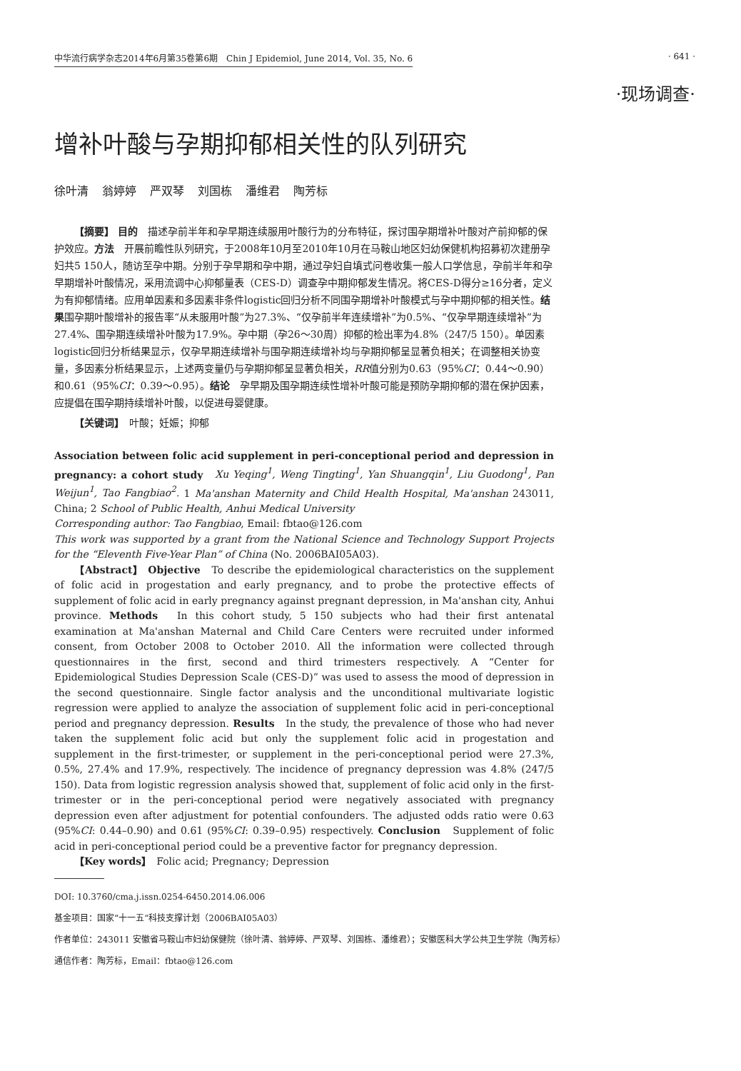中华流行病学杂志2014年6月第35卷第6期　Chin J Epidemiol, June 2014, Vol. 35, No. 6 · 641 ·
·现场调查·
增补叶酸与孕期抑郁相关性的队列研究
徐叶清 翁婷婷 严双琴 刘国栋 潘维君 陶芳标
【摘要】 目的　描述孕前半年和孕早期连续服用叶酸行为的分布特征，探讨围孕期增补叶酸对产前抑郁的保护效应。方法　开展前瞻性队列研究，于2008年10月至2010年10月在马鞍山地区妇幼保健机构招募初次建册孕妇共5 150人，随访至孕中期。分别于孕早期和孕中期，通过孕妇自填式问卷收集一般人口学信息，孕前半年和孕早期增补叶酸情况，采用流调中心抑郁量表（CES-D）调查孕中期抑郁发生情况。将CES-D得分≥16分者，定义为有抑郁情绪。应用单因素和多因素非条件logistic回归分析不同围孕期增补叶酸模式与孕中期抑郁的相关性。结果围孕期叶酸增补的报告率“从未服用叶酸”为27.3%、“仅孕前半年连续增补”为0.5%、“仅孕早期连续增补”为27.4%、围孕期连续增补叶酸为17.9%。孕中期（孕26～30周）抑郁的检出率为4.8%（247/5 150）。单因素logistic回归分析结果显示，仅孕早期连续增补与围孕期连续增补均与孕期抑郁呈显著负相关；在调整相关协变量，多因素分析结果显示，上述两变量仍与孕期抑郁呈显著负相关，RR值分别为0.63（95%CI：0.44～0.90）和0.61（95%CI：0.39～0.95）。结论　孕早期及围孕期连续性增补叶酸可能是预防孕期抑郁的潜在保护因素，应提倡在围孕期持续增补叶酸，以促进母婴健康。
【关键词】　叶酸；妊娠；抑郁
Association between folic acid supplement in peri-conceptional period and depression in pregnancy: a cohort study　Xu Yeqing<sup>1</sup>, Weng Tingting<sup>1</sup>, Yan Shuangqin<sup>1</sup>, Liu Guodong<sup>1</sup>, Pan Weijun<sup>1</sup>, Tao Fangbiao<sup>2</sup>. 1 Ma'anshan Maternity and Child Health Hospital, Ma'anshan 243011, China; 2 School of Public Health, Anhui Medical University
Corresponding author: Tao Fangbiao, Email: fbtao@126.com
This work was supported by a grant from the National Science and Technology Support Projects for the “Eleventh Five-Year Plan” of China (No. 2006BAI05A03).
【Abstract】 Objective　To describe the epidemiological characteristics on the supplement of folic acid in progestation and early pregnancy, and to probe the protective effects of supplement of folic acid in early pregnancy against pregnant depression, in Ma'anshan city, Anhui province. Methods　In this cohort study, 5 150 subjects who had their first antenatal examination at Ma'anshan Maternal and Child Care Centers were recruited under informed consent, from October 2008 to October 2010. All the information were collected through questionnaires in the first, second and third trimesters respectively. A “Center for Epidemiological Studies Depression Scale (CES-D)” was used to assess the mood of depression in the second questionnaire. Single factor analysis and the unconditional multivariate logistic regression were applied to analyze the association of supplement folic acid in peri-conceptional period and pregnancy depression. Results　In the study, the prevalence of those who had never taken the supplement folic acid but only the supplement folic acid in progestation and supplement in the first-trimester, or supplement in the peri-conceptional period were 27.3%, 0.5%, 27.4% and 17.9%, respectively. The incidence of pregnancy depression was 4.8% (247/5 150). Data from logistic regression analysis showed that, supplement of folic acid only in the first-trimester or in the peri-conceptional period were negatively associated with pregnancy depression even after adjustment for potential confounders. The adjusted odds ratio were 0.63 (95%CI: 0.44–0.90) and 0.61 (95%CI: 0.39–0.95) respectively. Conclusion　Supplement of folic acid in peri-conceptional period could be a preventive factor for pregnancy depression.
【Key words】　Folic acid; Pregnancy; Depression
DOI: 10.3760/cma.j.issn.0254-6450.2014.06.006
基金项目：国家“十一五”科技支撑计划（2006BAI05A03）
作者单位：243011 安徽省马鞍山市妇幼保健院（徐叶清、翁婷婷、严双琴、刘国栋、潘维君）；安徽医科大学公共卫生学院（陶芳标）
通信作者：陶芳标，Email：fbtao@126.com